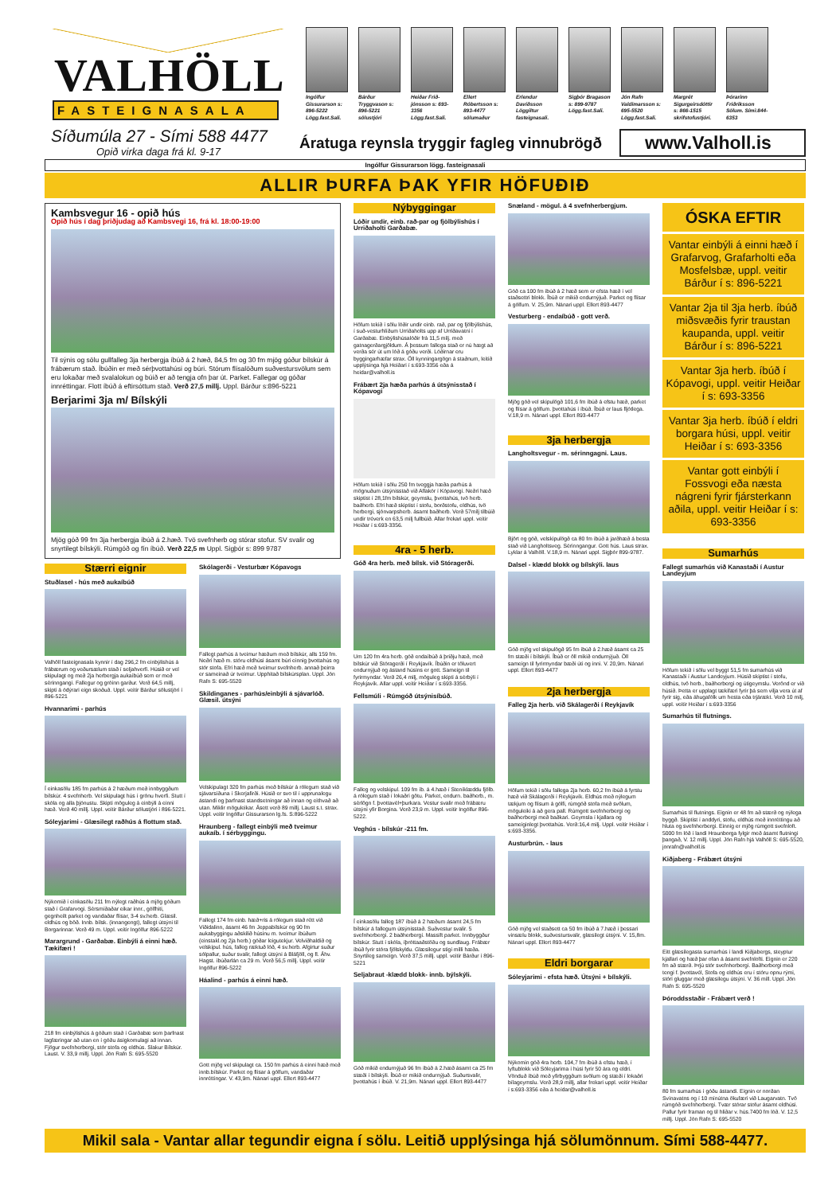VALHÖLL
FASTEIGNASALA
Síðumúla 27 - Sími 588 4477
Opið virka daga frá kl. 9-17
Ingólfur Gissurarson s: 896-5222 Lögg.fast.Sali.
Bárður Tryggvason s: 896-5221 sölustjóri
Heiðar Frið-jónsson s: 693-3356 Lögg.fast.Sali.
Ellert Róbertsson s: 893-4477 sölumaður
Erlendur Davíðsson Löggiltur fasteignasali.
Sigþór Bragason s: 899-9787 Lögg.fast.Sali.
Jón Rafn Valdimarsson s: 695-5520 Lögg.fast.Sali.
Margrét Sigurgeirsdóttir s: 866-1515 skrifstofustjóri.
Þórarinn Friðriksson Sölum. Sími:844-6353
Áratuga reynsla tryggir fagleg vinnubrögð
www.Valholl.is
Ingólfur Gissurarson lögg. fasteignasali
ALLIR ÞURFA ÞAK YFIR HÖFUÐIÐ
Kambsvegur 16 - opið hús
Opið hús í dag þriðjudag að Kambsvegi 16, frá kl. 18:00-19:00
Til sýnis og sölu gullfalleg 3ja herbergja íbúð á 2 hæð, 84,5 fm og 30 fm mjög góður bílskúr á frábærum stað. Íbúðin er með sérþvottahúsi og búri. Stórum flísalöðum suðvestursvölum sem eru lokaðar með svalalokun og búið er að tengja ofn þar út. Parket. Fallegar og góðar innréttingar. Flott íbúð á eftirsóttum stað. Verð 27,5 millj. Uppl. Bárður s:896-5221
Berjarimi 3ja m/ Bílskýli
Mjög góð 99 fm 3ja herbergja íbúð á 2.hæð. Tvö svefnherb og stórar stofur. SV svalir og snyrtilegt bílskýli. Rúmgóð og fín íbúð. Verð 22,5 m Uppl. Sigþór s: 899 9787
Stærri eignir
Stuðlasel - hús með aukaíbúð
Valhöll fasteignasala kynnir í dag 296,2 fm einbýlishús á frábærum og veðursælum stað í seljahverfi. Húsið er vel skipulagt og með 2ja herbergja aukaíbúð sem er með sérinngangi. Fallegur og gróinn garður. Verð 64,5 millj, skipti á ódýrari eign skoðuð. Uppl. veitir Bárður sölustjóri í 896-5221
Hvannarimi - parhús
Í einkasölu 185 fm parhús á 2 hæðum með innbyggðum bílskúr. 4 svefnherb. Vel skipulagt hús í grónu hverfi. Stutt í skóla og alla þjónustu. Skipti möguleg á einbýli á einni hæð. Verð 40 millj. Uppl. veitir Bárður sölustjóri í 896-5221.
Sóleyjarimi - Glæsilegt raðhús á flottum stað.
Nýkomið í einkasölu 211 fm nýlegt raðhús á mjög góðum stað í Grafarvogi. Sérsmíðaðar eikar innr., gólfhiti, gegnheilt parket og vandaðar flísar, 3-4 sv.herb. Glæsil. eldhús og böð. Innb. bílsk. (innangengt), fallegt útsýni til Borgarinnar. Verð 49 m. Uppl. veitir Ingólfur 896-5222
Marargrund - Garðabæ. Einbýli á einni hæð. Tækifæri !
218 fm einbýlishús á góðum stað í Garðabæ sem þarfnast lagfæringar að utan en í góðu ásigkomulagi að innan. Fjögur svefnherbergi, stór stofa og eldhús. Slakur Bílskúr. Laust. V. 33,9 millj. Uppl. Jón Rafn S: 695-5520
Skólagerði - Vesturbær Kópavogs
Fallegt parhús á tveimur hæðum með bílskúr, alls 159 fm. Neðri hæð m. stóru eldhúsi ásamt búri einnig þvottahús og stór stofa. Efri hæð með tveimur svefnherb. annað þeirra er sameinað úr tveimur. Upphitað bílskúrsplan. Uppl. Jón Rafn S: 695-5520
Skildinganes - parhús/einbýli á sjávarlóð. Glæsil. útsýni
Velskipulagt 320 fm parhús með bílskúr á rólegum stað við sjávarsíðuna í Skerjafirði. Húsið er svo til í upprunalegu ástandi og þarfnast standsetningar að innan og eithvað að utan. Miklir möguleikar. Ásett verð 89 millj. Laust s.t. strax. Uppl. veitir Ingólfur Gissurarson lg.fs. S:896-5222
Hraunberg - fallegt einbýli með tveimur aukaíb. í sérbyggingu.
Fallegt 174 fm einb. hæð+ris á rólegum stað rétt við Viðidalinn, ásamt 46 fm Jeppabílskúr og 90 fm aukabyggingu aðskilið húsinu m. tveimur íbúðum (einstakl.og 2ja herb.) góðar leigutekjur. Velviðhaldið og velskipul. hús, falleg ræktuð lóð, 4 sv.herb. Afgirtur suður sólpallur, suður svalir, fallegt útsýni á Bláfjöll, og fl. Áhv. Hagst. íbúðarlán ca 29 m. Verð 56,5 millj. Uppl. veitir Ingólfur 896-5222
Háalind - parhús á einni hæð.
Gott mjög vel skipulagt ca. 150 fm parhús á einni hæð með innb.bílskúr. Parket og flísar á gólfum, vandaðar innréttingar. V. 43,9m. Nánari uppl. Ellert 893-4477
Nýbyggingar
Lóðir undir, einb. rað-par og fjölbýlishús í Urriðaholti Garðabæ.
Höfum tekið í sölu lóðir undir einb. rað, par og fjölbýlishús, í suð-vesturhlíðum Urriðaholts upp af Urriðavatni í Garðabæ. Einbýlishúsalóðir frá 11,5 milj. með gatnagerðargjöldum. Á þessum fallega stað er nú hægt að verða sér út um lóð á góðu verði. Lóðirnar eru byggingarhæfar strax. Öll kynningargögn á staðnum, leitið upplýsinga hjá Heiðari í s:693-3356 eða á heidar@valholl.is
Frábært 2ja hæða parhús á útsýnisstað í Kópavogi
Höfum tekið í sölu 250 fm tveggja hæða parhús á mögnuðum útsýnisstað við Aflakór í Kópavogi. Neðri hæð skiptist í 28,1fm bílskúr, geymslu, þvottahús, tvö herb. baðherb. Efri hæð skiptist í stofu, borðstofu, eldhús, tvö herbergi, sjónvarpsherb. ásamt baðherb. Verð 57milj tilbúið undir tréverk en 63,5 milj fullbúið. Allar frekari uppl. veitir Heiðar í s:693-3356.
4ra - 5 herb.
Góð 4ra herb. með bílsk. við Stóragerði.
Um 120 fm 4ra herb. góð endaíbúð á þriðju hæð, með bílskúr við Stóragerði í Reykjavík. Íbúðin er töluvert endurnýjuð og ástand húsins er gott. Sameign til fyrirmyndar. Verð 26,4 milj, möguleg skipti á sérbýli í Reykjavík. Allar uppl. veitir Heiðar í s:693-3356.
Fellsmúli - Rúmgóð útsýnisíbúð.
Falleg og velskipul. 109 fm íb. á 4.hæð í Steníklæddu fjölb. á rólegum stað í lokaðri götu. Parket, endurn. baðherb., m. sérlögn f. þvottavél+þurkara. Vestur svalir með frábæru útsýni yfir Borgina. Verð 23,9 m. Uppl. veitir Ingólfur 896-5222.
Veghús - bílskúr -211 fm.
Í einkasölu falleg 187 íbúð á 2 hæðum ásamt 24,5 fm bílskúr á fallegum útsýnisstað. Suðvestur svalir. 5 svefnherbergi. 2 baðherbergi. Massift parket. Innbyggður bílskúr. Stutt í skóla, íþróttaaðstöðu og sundlaug. Frábær íbúð fyrir stóra fjölskyldu. Glæsilegur stigi milli hæða. Snyrtileg sameign. Verð 37,5 millj. uppl. veitir Bárður í 896-5221
Seljabraut -klædd blokk- innb. býlskýli.
Góð mikið endurnýjuð 96 fm íbúð á 2.hæð ásamt ca 25 fm stæði í bílskýli. Íbúð er mikið endurnýjuð. Suðursvalir, þvottahús í íbúð. V. 21,9m. Nánari uppl. Ellert 893-4477
Snæland - mögul. á 4 svefnherbergjum.
Góð ca 100 fm íbúð á 2 hæð sem er efsta hæð í vel staðsettri blokk. Íbúð er mikið endurnýjuð. Parket og flísar á gólfum. V. 25,9m. Nánari uppl. Ellert 893-4477
Vesturberg - endaíbúð - gott verð.
Mjög góð vel skipulögð 101,6 fm íbúð á efstu hæð, parket og flísar á gólfum. þvottahús í íbúð. Íbúð er laus fljótlega. V.18,9 m. Nánari uppl. Ellert 893-4477
3ja herbergja
Langholtsvegur - m. sérinngagni. Laus.
Björt og góð, velskipulögð ca 80 fm íbúð á jarðhæð á besta stað við Langholtsveg. Sérinngangur. Gott hús. Laus strax. Lyklar á Valhöll. V.18,9 m. Nánari uppl. Sigþór 899-9787.
Dalsel - klædd blokk og bílskýli. laus
Góð mjög vel skipulögð 95 fm íbúð á 2.hæð ásamt ca 25 fm stæði í bílskýli. Íbúð er öll mikið endurnýjuð. Öll sameign til fyrirmyndar bæði úti og inni. V. 20,9m. Nánari uppl. Ellert 893-4477
2ja herbergja
Falleg 2ja herb. við Skálagerði í Reykjavík
Höfum tekið í sölu fallega 2ja herb. 60,2 fm íbúð á fyrstu hæð við Skálagerði í Reykjavík. Eldhús með nýlegum tækjum og flísum á gólfi, rúmgóð stofa með svölum, möguleiki á að gera pall. Rúmgott svefnherbergi og baðherbergi með baðkari. Geymsla í kjallara og sameiginlegt þvottahús. Verð:16,4 milj. Uppl. veitir Heiðar í s:693-3356.
Austurbrún. - laus
Góð mjög vel staðsett ca 50 fm íbúð á 7.hæð í þessari vinsælu blokk, suðvestursvalir, glæsilegt útsýni. V. 15,8m. Nánari uppl. Ellert 893-4477
Eldri borgarar
Sóleyjarimi - efsta hæð. Útsýni + bílskýli.
Nýkomin góð 4ra herb. 104,7 fm íbúð á efstu hæð, í lyftublokk við Sóleyjarima í húsi fyrir 50 ára og eldri. Vönduð íbúð með yfirbyggðum svölum og stæði í lokaðri bílageymslu. Verð 28,9 millj, allar frekari uppl. veitir Heiðar í s:693-3356 eða á heidar@valholl.is
ÓSKA EFTIR
Vantar einbýli á einni hæð í Grafarvog, Grafarholti eða Mosfelsbæ, uppl. veitir Bárður í s: 896-5221
Vantar 2ja til 3ja herb. íbúð miðsvæðis fyrir traustan kaupanda, uppl. veitir Bárður í s: 896-5221
Vantar 3ja herb. íbúð í Kópavogi, uppl. veitir Heiðar í s: 693-3356
Vantar 3ja herb. íbúð í eldri borgara húsi, uppl. veitir Heiðar í s: 693-3356
Vantar gott einbýli í Fossvogi eða næsta nágreni fyrir fjársterkann aðila, uppl. veitir Heiðar í s: 693-3356
Sumarhús
Fallegt sumarhús við Kanastaði í Austur Landeyjum
Höfum tekið í sölu vel byggt 51,5 fm sumarhús við Kanastaði í Austur Landeyjum. Húsið skiptist í stofu, eldhús, tvö herb., baðherbergi og útigeymslu. Verönd er við húsið. Þetta er upplagt tækifæri fyrir þá sem vilja vera út af fyrir sig, eða áhugafólk um hesta eða trjárækt. Verð 10 milj, uppl. veitir Heiðar í s:693-3356
Sumarhús til flutnings.
Sumarhús til flutnings. Eignin er 48 fm að stærð og nýlega byggð. Skiptist í anddyri, stofu, eldhús með innréttingu að hluta og svefnherbergi. Einnig er mjög rúmgott svefnloft. 5000 fm lóð í landi Hraunborga fylgir með ásamt flutningi þangað, V. 12 millj. Uppl. Jón Rafn hjá Valhöll S: 695-5520, jonrafn@valholl.is
Kiðjaberg - Frábært útsýni
Eitt glæsilegasta sumarhús í landi Kiðjabergs, steyptur kjallari og hæð þar ofan á ásamt svefnlofti. Eignin er 220 fm að stærð. Þrjú stór svefnherbergi. Baðherbergi með tengi f. þvottavél, Stofa og eldhús eru í stóru opnu rými, stóri gluggar með glæsilegu útsýni. V. 36 mill. Uppl. Jón Rafn S: 695-5520
Þóroddsstaðir - Frábært verð !
80 fm sumarhús í góðu ástandi. Eignin er norðan Svínavatns og í 10 mínútna ökufæri við Laugarvatn. Tvö rúmgóð svefnherbergi. Tvær stórar stofur ásamt eldhúsi. Pallur fyrir framan og til hliðar v. hús.7400 fm lóð. V. 12,5 millj. Uppl. Jón Rafn S: 695-5520
Mikil sala - Vantar allar tegundir eigna í sölu. Leitið upplýsinga hjá sölumönnum. Sími 588-4477.